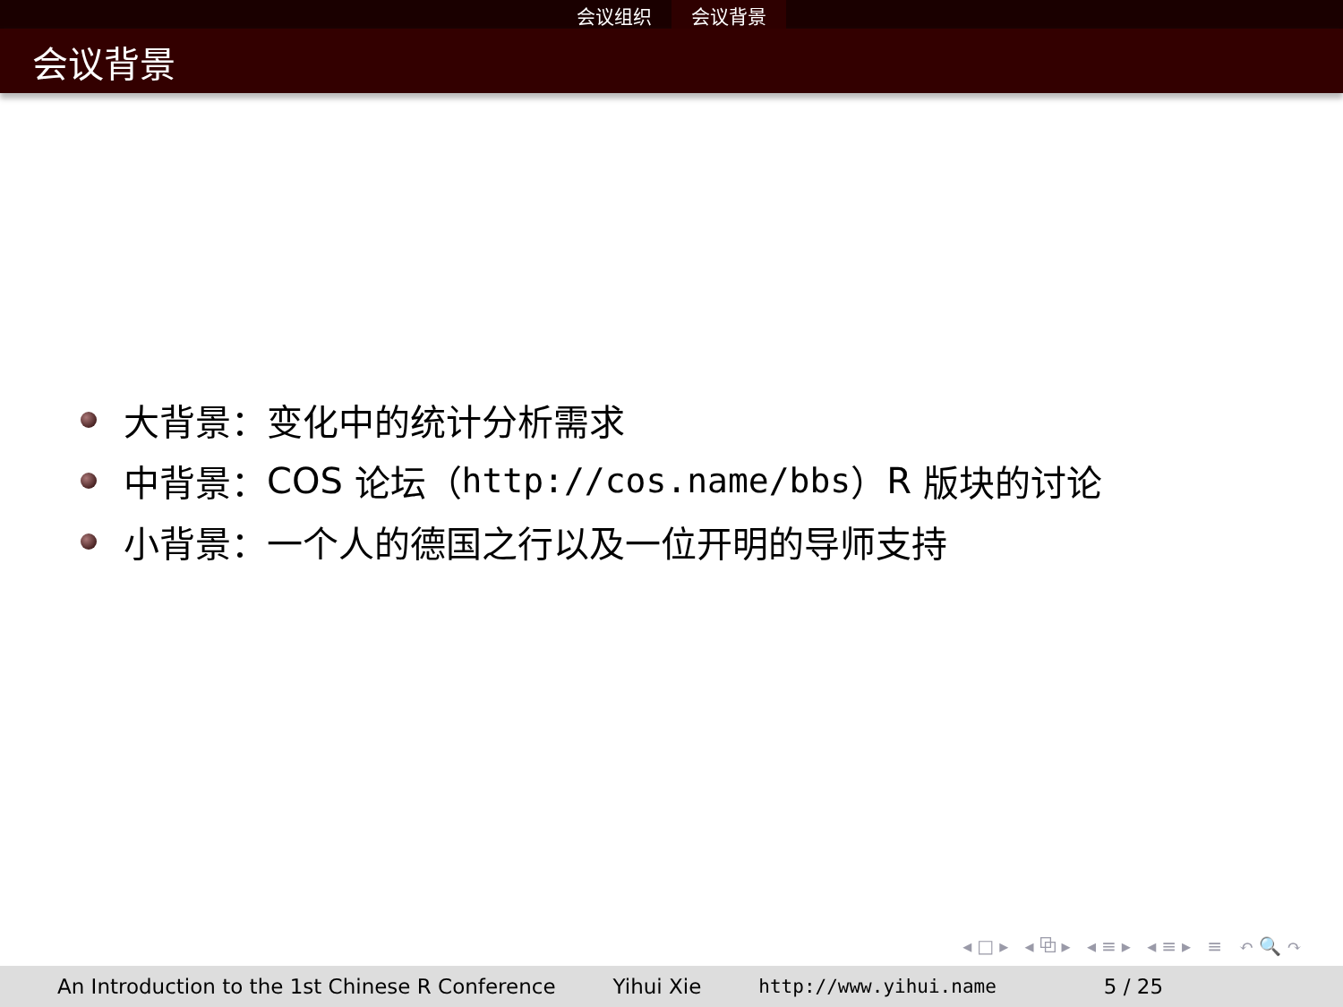会议组织 会议背景
会议背景
大背景：变化中的统计分析需求
中背景： COS 论坛（ http://cos.name/bbs ） R 版块的讨论
小背景：一个人的德国之行以及一位开明的导师支持
◂□▸ ◂⧉▸ ◂≡▸ ◂≡▸ ≡ ↶🔍↷
An Introduction to the 1st Chinese R Conference Yihui Xie http://www.yihui.name 5 / 25